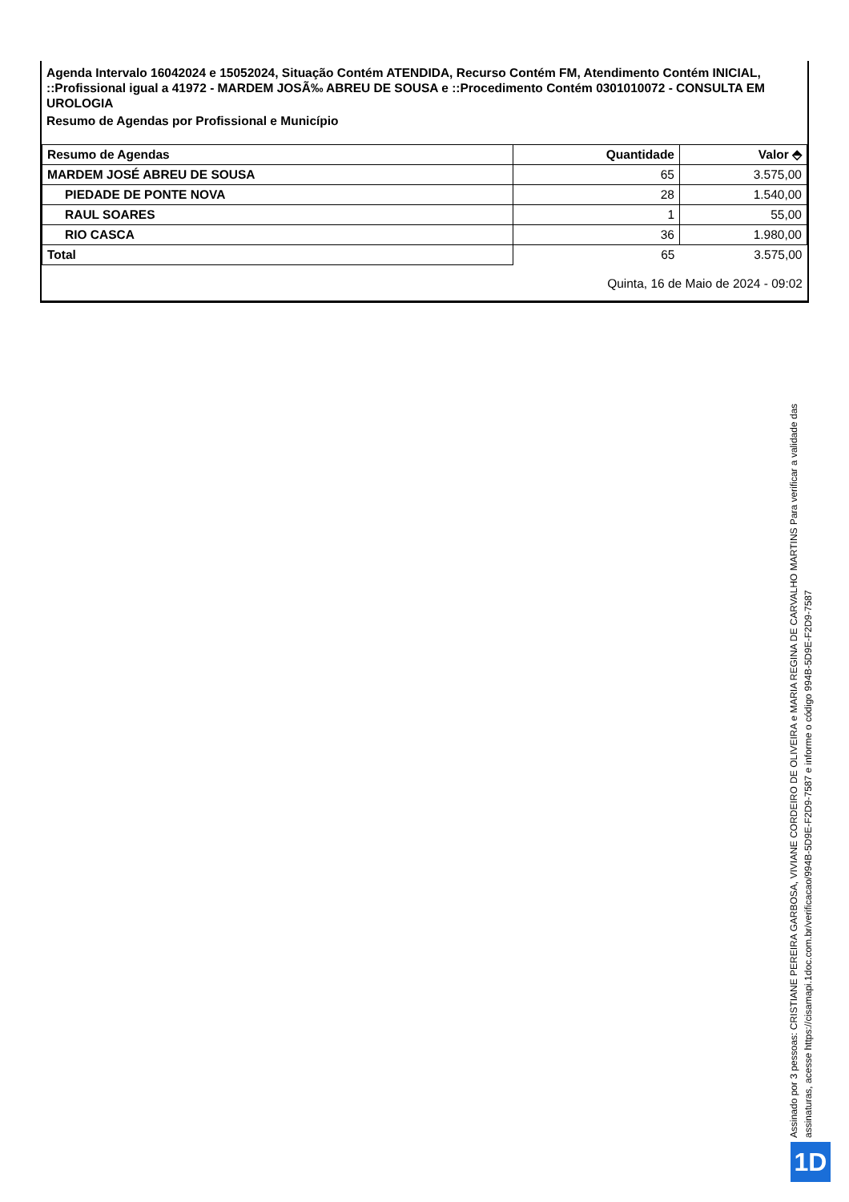Agenda Intervalo 16042024 e 15052024, Situação Contém ATENDIDA, Recurso Contém FM, Atendimento Contém INICIAL, ::Profissional igual a 41972 - MARDEM JOSÃ‰ ABREU DE SOUSA e ::Procedimento Contém 0301010072 - CONSULTA EM UROLOGIA
Resumo de Agendas por Profissional e Município
| Resumo de Agendas | Quantidade | Valor ⬘ |
| --- | --- | --- |
| MARDEM JOSÉ ABREU DE SOUSA | 65 | 3.575,00 |
| PIEDADE DE PONTE NOVA | 28 | 1.540,00 |
| RAUL SOARES | 1 | 55,00 |
| RIO CASCA | 36 | 1.980,00 |
| Total | 65 | 3.575,00 |
Quinta, 16 de Maio de 2024 - 09:02
Assinado por 3 pessoas: CRISTIANE PEREIRA GARBOSA, VIVIANE CORDEIRO DE OLIVEIRA e MARIA REGINA DE CARVALHO MARTINS Para verificar a validade das assinaturas, acesse https://cisamapi.1doc.com.br/verificacao/994B-5D9E-F2D9-7587 e informe o código 994B-5D9E-F2D9-7587
1D